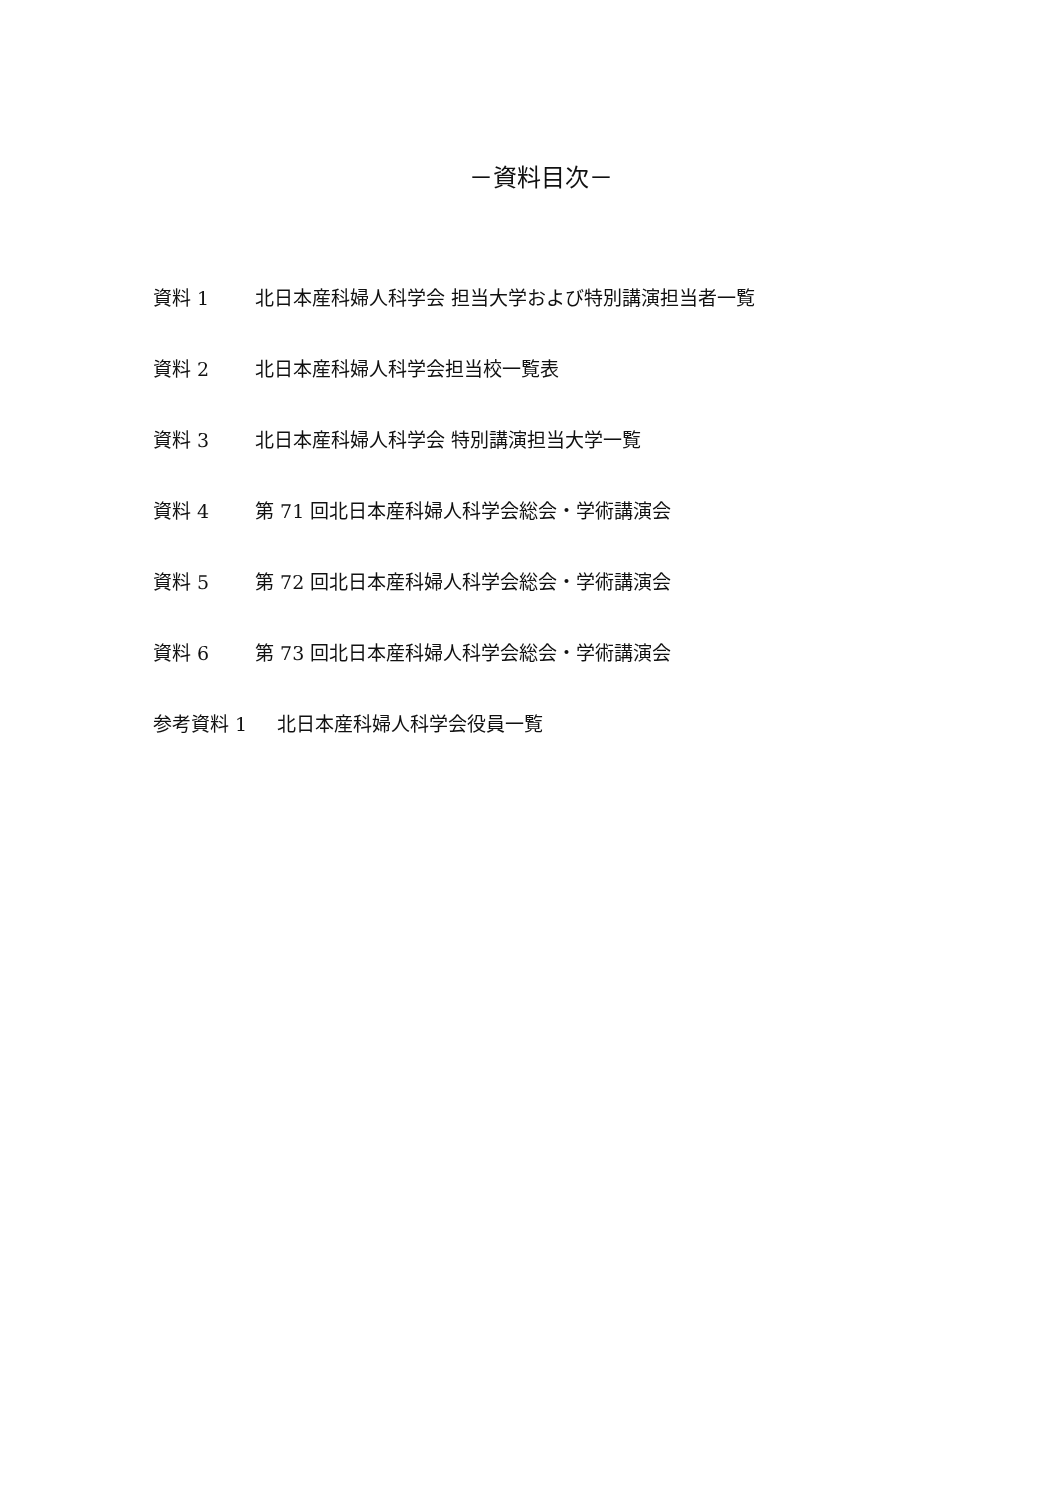－資料目次－
資料 1 北日本産科婦人科学会 担当大学および特別講演担当者一覧
資料 2 北日本産科婦人科学会担当校一覧表
資料 3 北日本産科婦人科学会 特別講演担当大学一覧
資料 4 第 71 回北日本産科婦人科学会総会・学術講演会
資料 5 第 72 回北日本産科婦人科学会総会・学術講演会
資料 6 第 73 回北日本産科婦人科学会総会・学術講演会
参考資料 1 北日本産科婦人科学会役員一覧